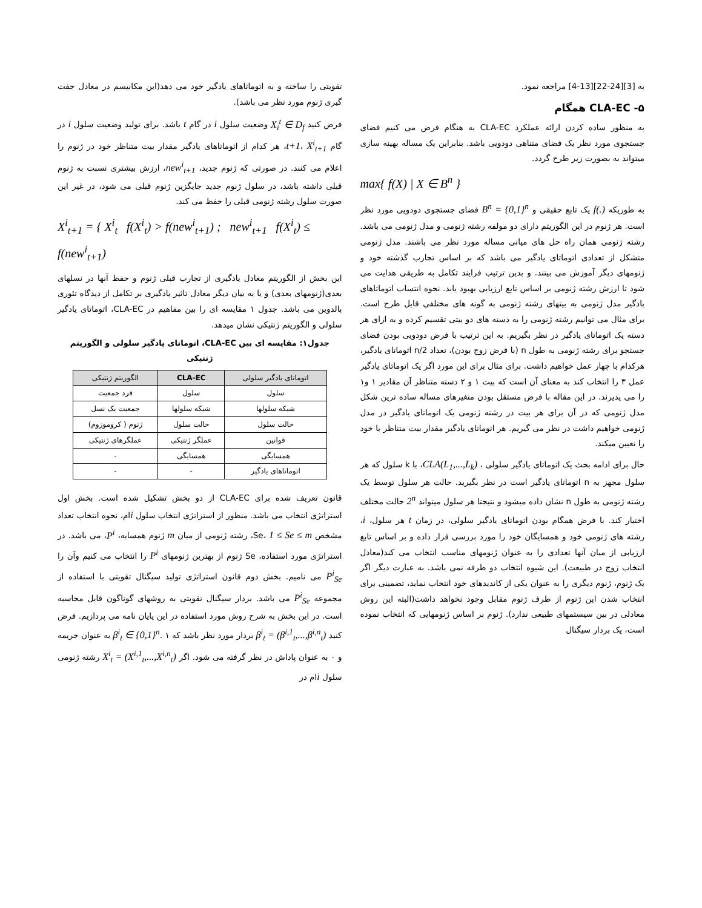به [3][24-22][13-4] مراجعه نمود.
۵- CLA-EC همگام
به منظور ساده کردن ارائه عملکرد CLA-EC به هنگام فرض می کنیم فضای جستجوی مورد نظر یک فضای متناهی دودویی باشد. بنابراین یک مساله بهینه سازی میتواند به بصورت زیر طرح گردد.
max{ f(X) | X ∈ B<sup>n</sup> }
به طوریکه f(.) یک تابع حقیقی و B<sup>n</sup> = {0,1}<sup>n</sup> فضای جستجوی دودویی مورد نظر است. هر ژنوم در این الگوریتم دارای دو مولفه رشته ژنومی و مدل ژنومی می باشد. رشته ژنومی همان راه حل های میانی مساله مورد نظر می باشند. مدل ژنومی متشکل از تعدادی اتوماتای یادگیر می باشد که بر اساس تجارب گذشته خود و ژنومهای دیگر آموزش می بینند. و بدین ترتیب فرایند تکامل به طریقی هدایت می شود تا ارزش رشته ژنومی بر اساس تابع ارزیابی بهبود یابد. نحوه انتساب اتوماتاهای یادگیر مدل ژنومی به بیتهای رشته ژنومی به گونه های مختلفی قابل طرح است. برای مثال می توانیم رشته ژنومی را به دسته های دو بیتی تقسیم کرده و به ازای هر دسته یک اتوماتای یادگیر در نظر بگیریم. به این ترتیب با فرض دودویی بودن فضای جستجو برای رشته ژنومی به طول n (با فرض زوج بودن)، تعداد n/2 اتوماتای یادگیر، هرکدام با چهار عمل خواهیم داشت. برای مثال برای این مورد اگر یک اتوماتای یادگیر عمل ۳ را انتخاب کند به معنای آن است که بیت ۱ و ۲ دسته متناظر آن مقادیر ۱ و۱ را می پذیرند. در این مقاله با فرض مستقل بودن متغیرهای مساله ساده ترین شکل مدل ژنومی که در آن برای هر بیت در رشته ژنومی یک اتوماتای یادگیر در مدل ژنومی خواهیم داشت در نظر می گیریم. هر اتوماتای یادگیر مقدار بیت متناظر با خود را نعیین میکند.
حال برای ادامه بحث یک اتوماتای یادگیر سلولی ، CLA(L<sub>1</sub>,...,L<sub>k</sub>)، با k سلول که هر سلول مجهز به n اتوماتای یادگیر است در نظر بگیرید. حالت هر سلول توسط یک رشته ژنومی به طول n نشان داده میشود و نتیجتا هر سلول میتواند 2<sup>n</sup> حالت مختلف اختیار کند. با فرض همگام بودن اتوماتای یادگیر سلولی، در زمان t هر سلول، i، رشته های ژنومی خود و همسایگان خود را مورد بررسی قرار داده و بر اساس تابع ارزیابی از میان آنها تعدادی را به عنوان ژنومهای مناسب انتخاب می کند(معادل انتخاب زوج در طبیعت). این شیوه انتخاب دو طرفه نمی باشد. به عبارت دیگر اگر یک ژنوم، ژنوم دیگری را به عنوان یکی از کاندیدهای خود انتخاب نماید، تضمینی برای انتخاب شدن این ژنوم از طرف ژنوم مقابل وجود نخواهد داشت(البته این روش معادلی در بین سیستمهای طبیعی ندارد). ژنوم بر اساس ژنومهایی که انتخاب نموده است، یک بردار سیگنال
تقویتی را ساخته و به اتوماتاهای یادگیر خود می دهد(این مکانیسم در معادل جفت گیری ژنوم مورد نظر می باشد).
فرض کنید X<sub>i</sub><sup>t</sup> ∈ D<sub>f</sub> وضعیت سلول i در گام t باشد. برای تولید وضعیت سلول i در گام t+1، X<sup>i</sup><sub>t+1</sub>، هر کدام از اتوماتاهای یادگیر مقدار بیت متناظر خود در ژنوم را اعلام می کنند. در صورتی که ژنوم جدید، new<sup>i</sup><sub>t+1</sub>، ارزش بیشتری نسبت به ژنوم قبلی داشته باشد، در سلول ژنوم جدید جایگزین ژنوم قبلی می شود، در غیر این صورت سلول رشته ژنومی قبلی را حفظ می کند.
X<sup>i</sup><sub>t+1</sub> = { X<sup>i</sup><sub>t</sub> f(X<sup>i</sup><sub>t</sub>) > f(new<sup>i</sup><sub>t+1</sub>) ; new<sup>i</sup><sub>t+1</sub> f(X<sup>i</sup><sub>t</sub>) ≤ f(new<sup>i</sup><sub>t+1</sub>)
این بخش از الگوریتم معادل یادگیری از تجارب قبلی ژنوم و حفظ آنها در نسلهای بعدی(ژنومهای بعدی) و یا به بیان دیگر معادل تاثیر یادگیری بر تکامل از دیدگاه تئوری بالدوین می باشد. جدول ۱ مقایسه ای را بین مفاهیم در CLA-EC، اتوماتای یادگیر سلولی و الگوریتم ژنتیکی نشان میدهد.
جدول۱: مقایسه ای بین CLA-EC، اتوماتای یادگیر سلولی و الگوریتم ژنتیکی
| اتوماتای یادگیر سلولی | CLA-EC | الگوریتم ژنتیکی |
| --- | --- | --- |
| سلول | سلول | فرد جمعیت |
| شبکه سلولها | شبکه سلولها | جمعیت یک نسل |
| حالت سلول | حالت سلول | ژنوم ( کروموزوم) |
| قوانین | عملگر ژنتیکی | عملگرهای ژنتیکی |
| همسایگی | همسایگی | - |
| اتوماتاهای یادگیر | - | - |
قانون تعریف شده برای CLA-EC از دو بخش تشکیل شده است. بخش اول استراتژی انتخاب می باشد. منظور از استراتژی انتخاب سلول iام، نحوه انتخاب تعداد مشخص Se، 1 ≤ Se ≤ m، رشته ژنومی از میان m ژنوم همسایه، P<sup>i</sup>، می باشد. در استراتژی مورد استفاده، Se ژنوم از بهترین ژنومهای P<sup>i</sup> را انتخاب می کنیم وآن را P<sup>i</sup><sub>Se</sub> می نامیم. بخش دوم قانون استراتژی تولید سیگنال تقویتی با استفاده از مجموعه P<sup>i</sup><sub>Se</sub> می باشد. بردار سیگنال تقویتی به روشهای گوناگون قابل محاسبه است. در این بخش به شرح روش مورد استفاده در این پایان نامه می پردازیم. فرض کنید β<sup>i</sup><sub>t</sub> = (β<sup>i,1</sup><sub>t</sub>,...,β<sup>i,n</sup><sub>t</sub>) بردار مورد نظر باشد که β<sup>i</sup><sub>t</sub> ∈ {0,1}<sup>n</sup>. ۱ به عنوان جریمه و ۰ به عنوان پاداش در نظر گرفته می شود. اگر X<sup>i</sup><sub>t</sub> = (X<sup>i,1</sup><sub>t</sub>,...,X<sup>i,n</sup><sub>t</sub>) رشته ژنومی سلول iام در